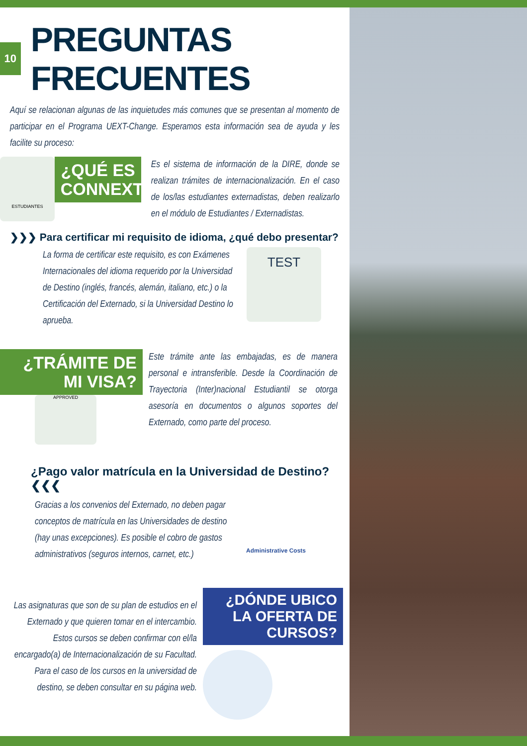10
PREGUNTAS FRECUENTES
Aquí se relacionan algunas de las inquietudes más comunes que se presentan al momento de participar en el Programa UEXT-Change. Esperamos esta información sea de ayuda y les facilite su proceso:
ESTUDIANTES
¿QUÉ ES CONNEXT?
Es el sistema de información de la DIRE, donde se realizan trámites de internacionalización. En el caso de los/las estudiantes externadistas, deben realizarlo en el módulo de Estudiantes / Externadistas.
❯❯❯ Para certificar mi requisito de idioma, ¿qué debo presentar?
La forma de certificar este requisito, es con Exámenes Internacionales del idioma requerido por la Universidad de Destino (inglés, francés, alemán, italiano, etc.) o la Certificación del Externado, si la Universidad Destino lo aprueba.
TEST
¿TRÁMITE DE MI VISA?
APPROVED
Este trámite ante las embajadas, es de manera personal e intransferible. Desde la Coordinación de Trayectoria (Inter)nacional Estudiantil se otorga asesoría en documentos o algunos soportes del Externado, como parte del proceso.
¿Pago valor matrícula en la Universidad de Destino? ❮❮❮
Gracias a los convenios del Externado, no deben pagar conceptos de matrícula en las Universidades de destino (hay unas excepciones). Es posible el cobro de gastos administrativos (seguros internos, carnet, etc.)
Administrative Costs
Las asignaturas que son de su plan de estudios en el Externado y que quieren tomar en el intercambio. Estos cursos se deben confirmar con el/la encargado(a) de Internacionalización de su Facultad. Para el caso de los cursos en la universidad de destino, se deben consultar en su página web.
¿DÓNDE UBICO LA OFERTA DE CURSOS?